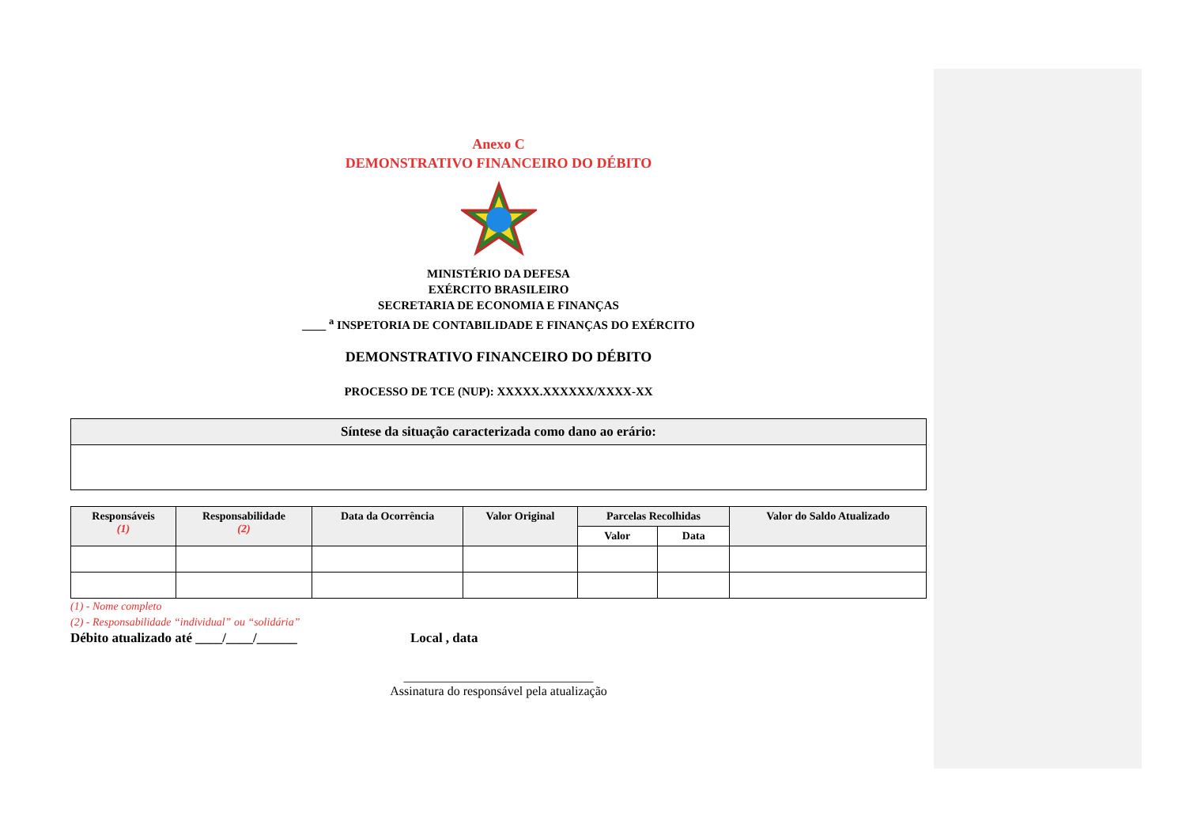Anexo C
DEMONSTRATIVO FINANCEIRO DO DÉBITO
MINISTÉRIO DA DEFESA
EXÉRCITO BRASILEIRO
SECRETARIA DE ECONOMIA E FINANÇAS
____ <sup>a</sup> INSPETORIA DE CONTABILIDADE E FINANÇAS DO EXÉRCITO
DEMONSTRATIVO FINANCEIRO DO DÉBITO
PROCESSO DE TCE (NUP): XXXXX.XXXXXX/XXXX-XX
| Síntese da situação caracterizada como dano ao erário: |
| --- |
| Responsáveis (1) | Responsabilidade (2) | Data da Ocorrência | Valor Original | Parcelas Recolhidas | | Valor do Saldo Atualizado |
| --- | --- | --- | --- | --- | --- | --- |
| | | | | Valor | Data | |
(1) - Nome completo
(2) - Responsabilidade “individual” ou “solidária”
Débito atualizado até ____/____/______ Local , data
______________________________
Assinatura do responsável pela atualização